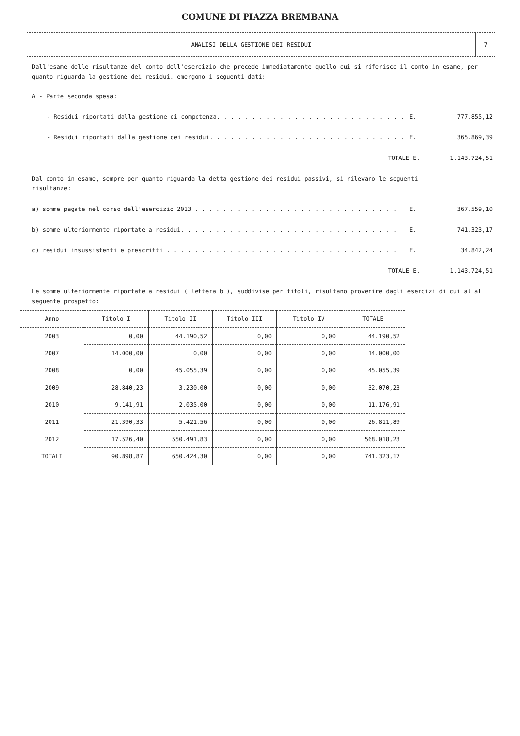COMUNE DI PIAZZA BREMBANA
ANALISI DELLA GESTIONE DEI RESIDUI
7
Dall'esame delle risultanze del conto dell'esercizio che precede immediatamente quello cui si riferisce il conto in esame, per quanto riguarda la gestione dei residui, emergono i seguenti dati:
A - Parte seconda spesa:
- Residui riportati dalla gestione di competenza. . . . . . . . . . . . . . . . . . . . . . . . . . . E. 777.855,12
- Residui riportati dalla gestione dei residui. . . . . . . . . . . . . . . . . . . . . . . . . . . . E. 365.869,39
TOTALE E. 1.143.724,51
Dal conto in esame, sempre per quanto riguarda la detta gestione dei residui passivi, si rilevano le seguenti risultanze:
a) somme pagate nel corso dell'esercizio 2013 . . . . . . . . . . . . . . . . . . . . . . . . . . . . . E. 367.559,10
b) somme ulteriormente riportate a residui. . . . . . . . . . . . . . . . . . . . . . . . . . . . . . . E. 741.323,17
c) residui insussistenti e prescritti . . . . . . . . . . . . . . . . . . . . . . . . . . . . . . . . . E. 34.842,24
TOTALE E. 1.143.724,51
Le somme ulteriormente riportate a residui ( lettera b ), suddivise per titoli, risultano provenire dagli esercizi di cui al al seguente prospetto:
| Anno | Titolo I | Titolo II | Titolo III | Titolo IV | TOTALE |
| --- | --- | --- | --- | --- | --- |
| 2003 | 0,00 | 44.190,52 | 0,00 | 0,00 | 44.190,52 |
| 2007 | 14.000,00 | 0,00 | 0,00 | 0,00 | 14.000,00 |
| 2008 | 0,00 | 45.055,39 | 0,00 | 0,00 | 45.055,39 |
| 2009 | 28.840,23 | 3.230,00 | 0,00 | 0,00 | 32.070,23 |
| 2010 | 9.141,91 | 2.035,00 | 0,00 | 0,00 | 11.176,91 |
| 2011 | 21.390,33 | 5.421,56 | 0,00 | 0,00 | 26.811,89 |
| 2012 | 17.526,40 | 550.491,83 | 0,00 | 0,00 | 568.018,23 |
| TOTALI | 90.898,87 | 650.424,30 | 0,00 | 0,00 | 741.323,17 |